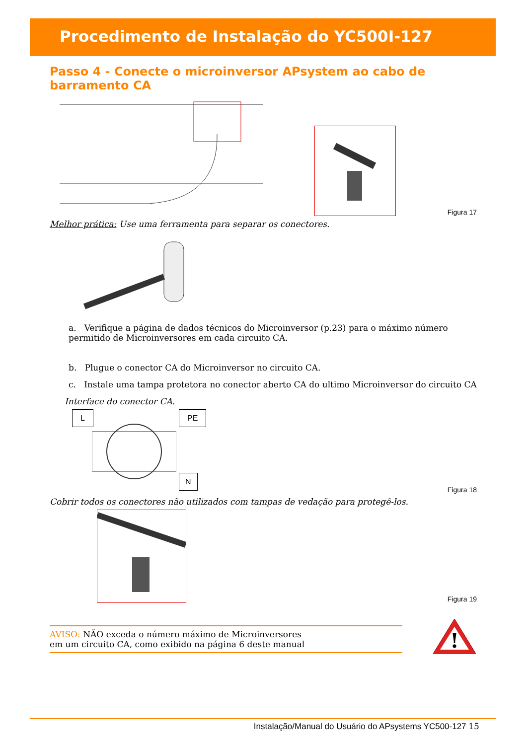Procedimento de Instalação do YC500I-127
Passo 4 - Conecte o microinversor APsystem ao cabo de barramento CA
Figura 17
Melhor prática: Use uma ferramenta para separar os conectores.
a. Verifique a página de dados técnicos do Microinversor (p.23) para o máximo número permitido de Microinversores em cada circuito CA.
b. Plugue o conector CA do Microinversor no circuito CA.
c. Instale uma tampa protetora no conector aberto CA do ultimo Microinversor do circuito CA
Interface do conector CA.
L PE
N
Figura 18
Cobrir todos os conectores não utilizados com tampas de vedação para protegê-los.
Figura 19
AVISO: NÃO exceda o número máximo de Microinversores
em um circuito CA, como exibido na página 6 deste manual
!
Instalação/Manual do Usuário do APsystems YC500-127 15